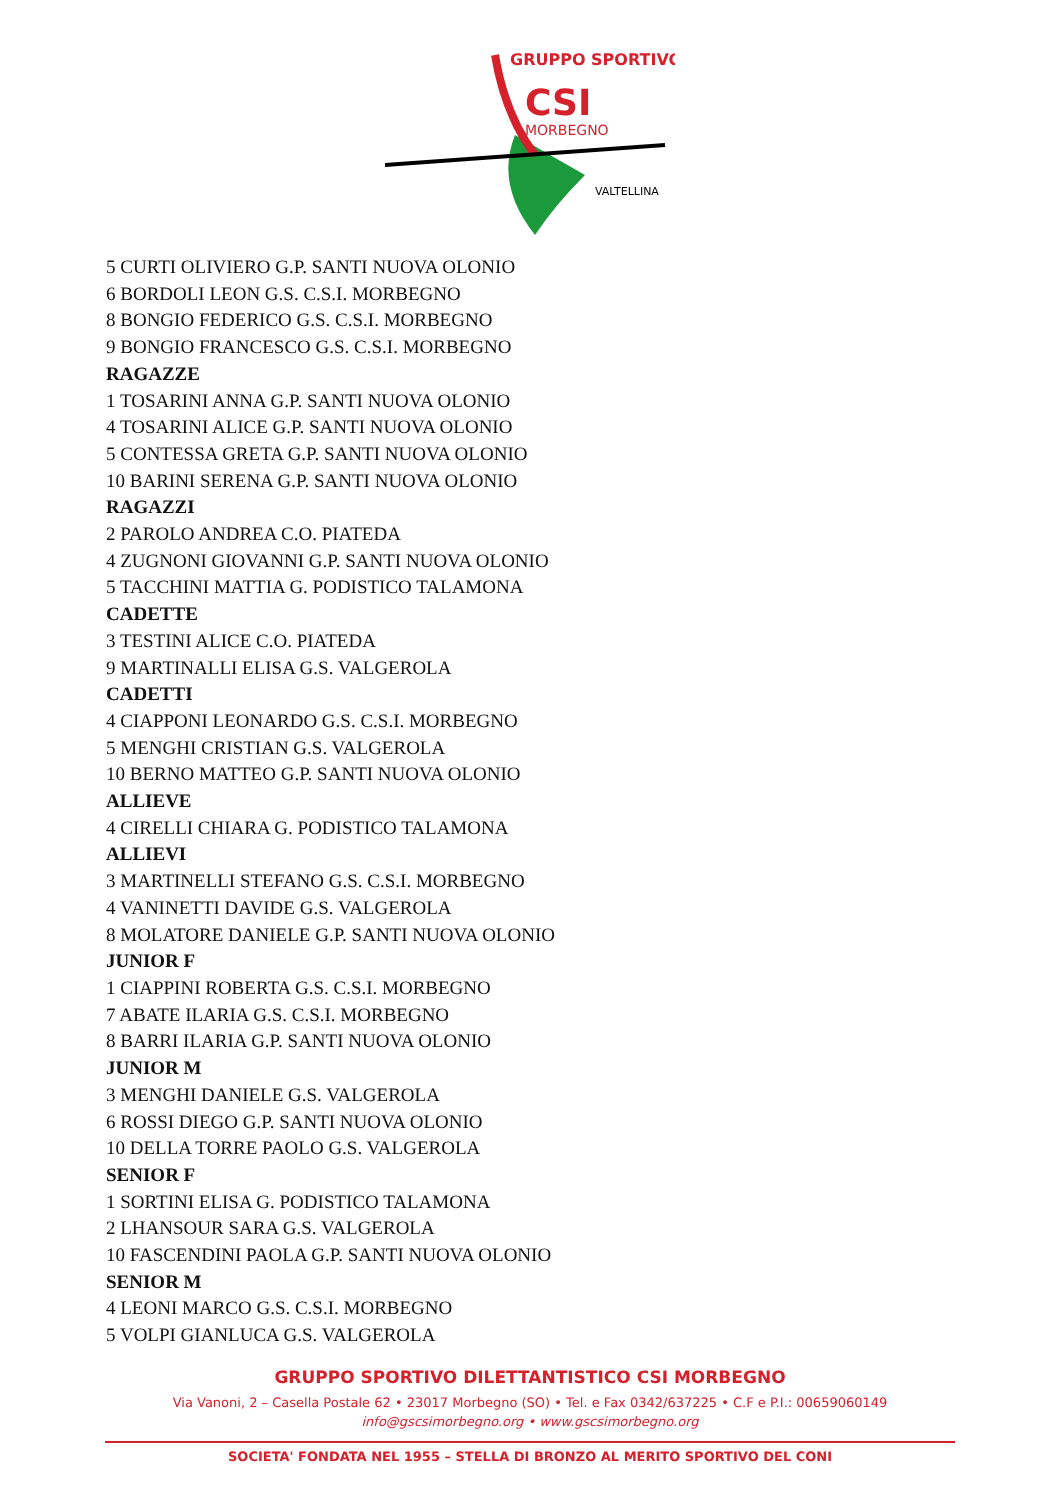GRUPPO SPORTIVO
CSI
MORBEGNO
VALTELLINA
5 CURTI OLIVIERO G.P. SANTI NUOVA OLONIO
6 BORDOLI LEON G.S. C.S.I. MORBEGNO
8 BONGIO FEDERICO G.S. C.S.I. MORBEGNO
9 BONGIO FRANCESCO G.S. C.S.I. MORBEGNO
RAGAZZE
1 TOSARINI ANNA G.P. SANTI NUOVA OLONIO
4 TOSARINI ALICE G.P. SANTI NUOVA OLONIO
5 CONTESSA GRETA G.P. SANTI NUOVA OLONIO
10 BARINI SERENA G.P. SANTI NUOVA OLONIO
RAGAZZI
2 PAROLO ANDREA C.O. PIATEDA
4 ZUGNONI GIOVANNI G.P. SANTI NUOVA OLONIO
5 TACCHINI MATTIA G. PODISTICO TALAMONA
CADETTE
3 TESTINI ALICE C.O. PIATEDA
9 MARTINALLI ELISA G.S. VALGEROLA
CADETTI
4 CIAPPONI LEONARDO G.S. C.S.I. MORBEGNO
5 MENGHI CRISTIAN G.S. VALGEROLA
10 BERNO MATTEO G.P. SANTI NUOVA OLONIO
ALLIEVE
4 CIRELLI CHIARA G. PODISTICO TALAMONA
ALLIEVI
3 MARTINELLI STEFANO G.S. C.S.I. MORBEGNO
4 VANINETTI DAVIDE G.S. VALGEROLA
8 MOLATORE DANIELE G.P. SANTI NUOVA OLONIO
JUNIOR F
1 CIAPPINI ROBERTA G.S. C.S.I. MORBEGNO
7 ABATE ILARIA G.S. C.S.I. MORBEGNO
8 BARRI ILARIA G.P. SANTI NUOVA OLONIO
JUNIOR M
3 MENGHI DANIELE G.S. VALGEROLA
6 ROSSI DIEGO G.P. SANTI NUOVA OLONIO
10 DELLA TORRE PAOLO G.S. VALGEROLA
SENIOR F
1 SORTINI ELISA G. PODISTICO TALAMONA
2 LHANSOUR SARA G.S. VALGEROLA
10 FASCENDINI PAOLA G.P. SANTI NUOVA OLONIO
SENIOR M
4 LEONI MARCO G.S. C.S.I. MORBEGNO
5 VOLPI GIANLUCA G.S. VALGEROLA
GRUPPO SPORTIVO DILETTANTISTICO CSI MORBEGNO
Via Vanoni, 2 – Casella Postale 62 • 23017 Morbegno (SO) • Tel. e Fax 0342/637225 • C.F e P.I.: 00659060149
info@gscsimorbegno.org • www.gscsimorbegno.org
SOCIETA' FONDATA NEL 1955 – STELLA DI BRONZO AL MERITO SPORTIVO DEL CONI